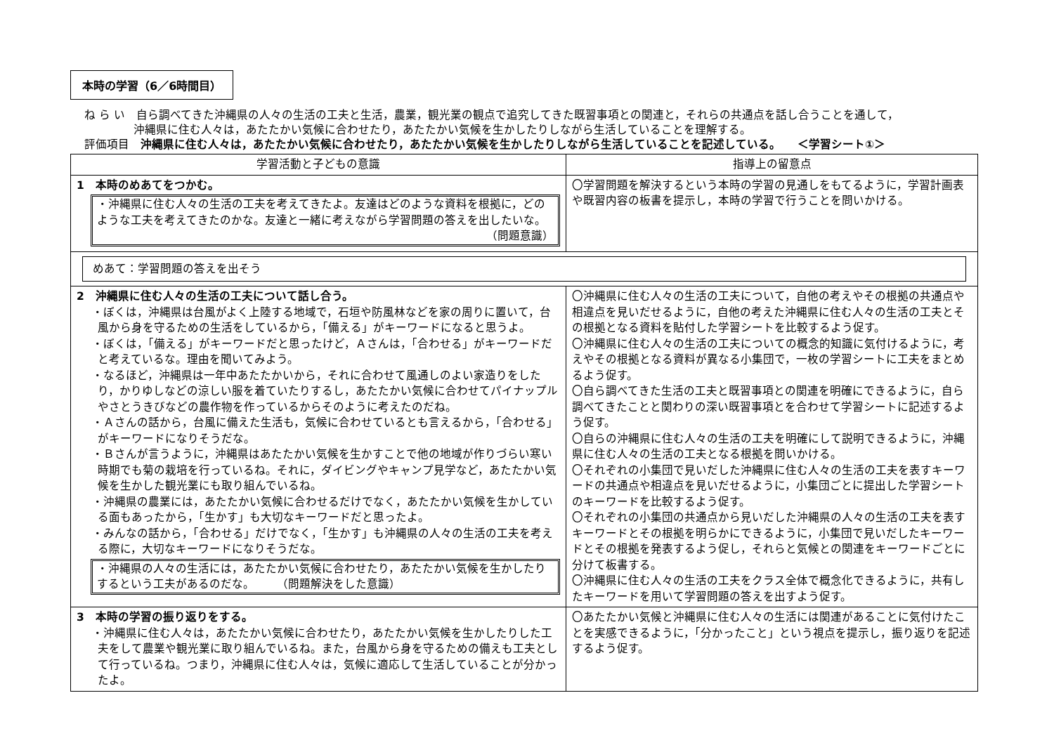本時の学習（6／6時間目）
ね ら い　自ら調べてきた沖縄県の人々の生活の工夫と生活，農業，観光業の観点で追究してきた既習事項との関連と，それらの共通点を話し合うことを通して，
沖縄県に住む人々は，あたたかい気候に合わせたり，あたたかい気候を生かしたりしながら生活していることを理解する。
評価項目　沖縄県に住む人々は，あたたかい気候に合わせたり，あたたかい気候を生かしたりしながら生活していることを記述している。　　＜学習シート①＞
| 学習活動と子どもの意識 | 指導上の留意点 |
| --- | --- |
| 1 本時のめあてをつかむ。 ・沖縄県に住む人々の生活の工夫を考えてきたよ。友達はどのような資料を根拠に，どのような工夫を考えてきたのかな。友達と一緒に考えながら学習問題の答えを出したいな。 （問題意識） | 〇学習問題を解決するという本時の学習の見通しをもてるように，学習計画表や既習内容の板書を提示し，本時の学習で行うことを問いかける。 |
| めあて：学習問題の答えを出そう | |
| 2 沖縄県に住む人々の生活の工夫について話し合う。 ・ぼくは，沖縄県は台風がよく上陸する地域で，石垣や防風林などを家の周りに置いて，台風から身を守るための生活をしているから，「備える」がキーワードになると思うよ。 ・ぼくは，「備える」がキーワードだと思ったけど，Ａさんは，「合わせる」がキーワードだと考えているな。理由を聞いてみよう。 ・なるほど，沖縄県は一年中あたたかいから，それに合わせて風通しのよい家造りをしたり，かりゆしなどの涼しい服を着ていたりするし，あたたかい気候に合わせてパイナップルやさとうきびなどの農作物を作っているからそのように考えたのだね。 ・Ａさんの話から，台風に備えた生活も，気候に合わせているとも言えるから，「合わせる」がキーワードになりそうだな。 ・Ｂさんが言うように，沖縄県はあたたかい気候を生かすことで他の地域が作りづらい寒い時期でも菊の栽培を行っているね。それに，ダイビングやキャンプ見学など，あたたかい気候を生かした観光業にも取り組んでいるね。 ・沖縄県の農業には，あたたかい気候に合わせるだけでなく，あたたかい気候を生かしている面もあったから，「生かす」も大切なキーワードだと思ったよ。 ・みんなの話から，「合わせる」だけでなく，「生かす」も沖縄県の人々の生活の工夫を考える際に，大切なキーワードになりそうだな。 ・沖縄県の人々の生活には，あたたかい気候に合わせたり，あたたかい気候を生かしたりするという工夫があるのだな。 （問題解決をした意識） | 〇沖縄県に住む人々の生活の工夫について，自他の考えやその根拠の共通点や相違点を見いだせるように，自他の考えた沖縄県に住む人々の生活の工夫とその根拠となる資料を貼付した学習シートを比較するよう促す。 〇沖縄県に住む人々の生活の工夫についての概念的知識に気付けるように，考えやその根拠となる資料が異なる小集団で，一枚の学習シートに工夫をまとめるよう促す。 〇自ら調べてきた生活の工夫と既習事項との関連を明確にできるように，自ら調べてきたことと関わりの深い既習事項とを合わせて学習シートに記述するよう促す。 〇自らの沖縄県に住む人々の生活の工夫を明確にして説明できるように，沖縄県に住む人々の生活の工夫となる根拠を問いかける。 〇それぞれの小集団で見いだした沖縄県に住む人々の生活の工夫を表すキーワードの共通点や相違点を見いだせるように，小集団ごとに提出した学習シートのキーワードを比較するよう促す。 〇それぞれの小集団の共通点から見いだした沖縄県の人々の生活の工夫を表すキーワードとその根拠を明らかにできるように，小集団で見いだしたキーワードとその根拠を発表するよう促し，それらと気候との関連をキーワードごとに分けて板書する。 〇沖縄県に住む人々の生活の工夫をクラス全体で概念化できるように，共有したキーワードを用いて学習問題の答えを出すよう促す。 |
| 3 本時の学習の振り返りをする。 ・沖縄県に住む人々は，あたたかい気候に合わせたり，あたたかい気候を生かしたりした工夫をして農業や観光業に取り組んでいるね。また，台風から身を守るための備えも工夫として行っているね。つまり，沖縄県に住む人々は，気候に適応して生活していることが分かったよ。 | 〇あたたかい気候と沖縄県に住む人々の生活には関連があることに気付けたことを実感できるように，「分かったこと」という視点を提示し，振り返りを記述するよう促す。 |